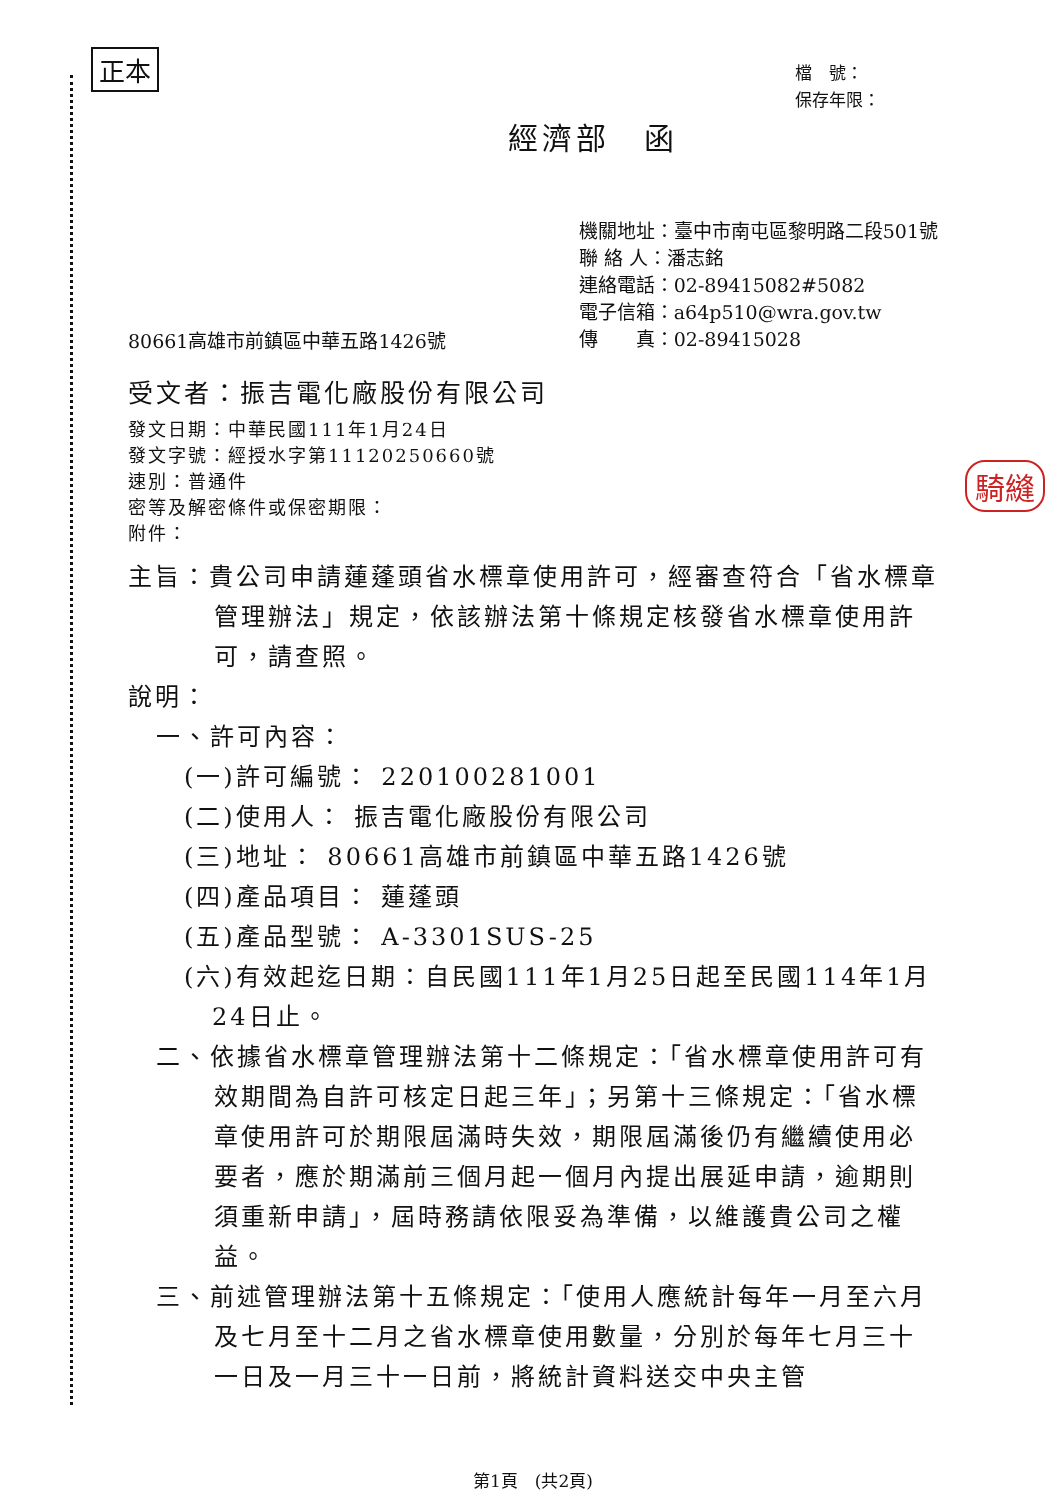正本
騎縫
檔　號：
保存年限：
經濟部　函
80661高雄市前鎮區中華五路1426號
機關地址：臺中市南屯區黎明路二段501號
聯 絡 人：潘志銘
連絡電話：02-89415082#5082
電子信箱：a64p510@wra.gov.tw
傳　　真：02-89415028
受文者：振吉電化廠股份有限公司
發文日期：中華民國111年1月24日
發文字號：經授水字第11120250660號
速別：普通件
密等及解密條件或保密期限：
附件：
主旨：貴公司申請蓮蓬頭省水標章使用許可，經審查符合「省水標章管理辦法」規定，依該辦法第十條規定核發省水標章使用許可，請查照。
說明：
一、許可內容：
(一)許可編號： 220100281001
(二)使用人： 振吉電化廠股份有限公司
(三)地址： 80661高雄市前鎮區中華五路1426號
(四)產品項目： 蓮蓬頭
(五)產品型號： A-3301SUS-25
(六)有效起迄日期：自民國111年1月25日起至民國114年1月24日止。
二、依據省水標章管理辦法第十二條規定：「省水標章使用許可有效期間為自許可核定日起三年」；另第十三條規定：「省水標章使用許可於期限屆滿時失效，期限屆滿後仍有繼續使用必要者，應於期滿前三個月起一個月內提出展延申請，逾期則須重新申請」，屆時務請依限妥為準備，以維護貴公司之權益。
三、前述管理辦法第十五條規定：「使用人應統計每年一月至六月及七月至十二月之省水標章使用數量，分別於每年七月三十一日及一月三十一日前，將統計資料送交中央主管
第1頁　(共2頁)